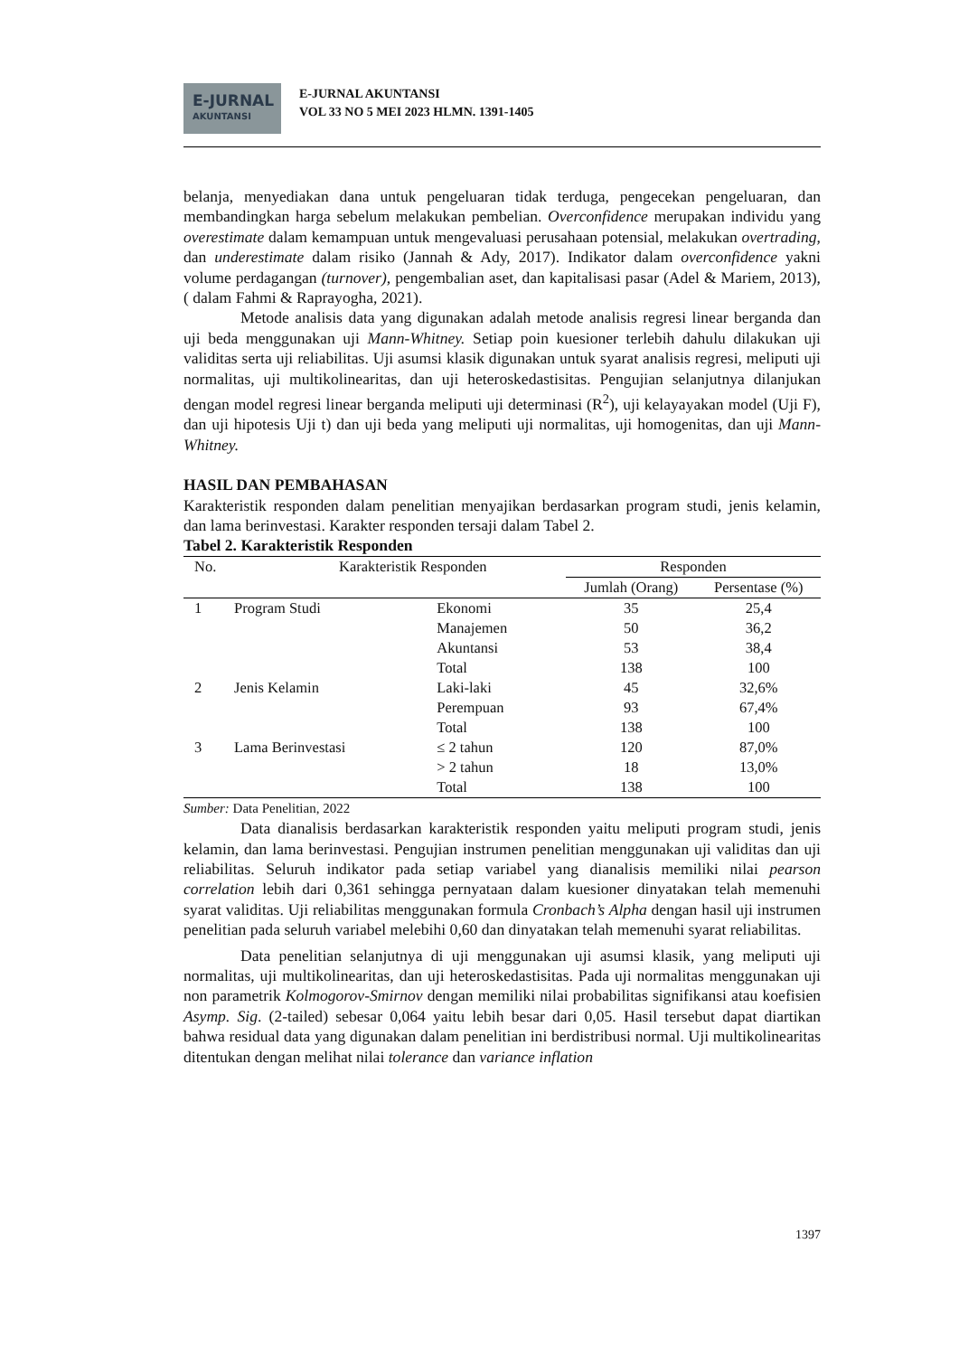E-JURNAL
AKUNTANSI
E-JURNAL AKUNTANSI
VOL 33 NO 5 MEI 2023 HLMN. 1391-1405
belanja, menyediakan dana untuk pengeluaran tidak terduga, pengecekan pengeluaran, dan membandingkan harga sebelum melakukan pembelian. Overconfidence merupakan individu yang overestimate dalam kemampuan untuk mengevaluasi perusahaan potensial, melakukan overtrading, dan underestimate dalam risiko (Jannah & Ady, 2017). Indikator dalam overconfidence yakni volume perdagangan (turnover), pengembalian aset, dan kapitalisasi pasar (Adel & Mariem, 2013), ( dalam Fahmi & Raprayogha, 2021).
Metode analisis data yang digunakan adalah metode analisis regresi linear berganda dan uji beda menggunakan uji Mann-Whitney. Setiap poin kuesioner terlebih dahulu dilakukan uji validitas serta uji reliabilitas. Uji asumsi klasik digunakan untuk syarat analisis regresi, meliputi uji normalitas, uji multikolinearitas, dan uji heteroskedastisitas. Pengujian selanjutnya dilanjukan dengan model regresi linear berganda meliputi uji determinasi (R<sup>2</sup>), uji kelayayakan model (Uji F), dan uji hipotesis Uji t) dan uji beda yang meliputi uji normalitas, uji homogenitas, dan uji Mann-Whitney.
HASIL DAN PEMBAHASAN
Karakteristik responden dalam penelitian menyajikan berdasarkan program studi, jenis kelamin, dan lama berinvestasi. Karakter responden tersaji dalam Tabel 2.
Tabel 2. Karakteristik Responden
| No. | Karakteristik Responden | | Responden | |
| --- | --- | --- | --- | --- |
| | | | Jumlah (Orang) | Persentase (%) |
| 1 | Program Studi | Ekonomi | 35 | 25,4 |
| | | Manajemen | 50 | 36,2 |
| | | Akuntansi | 53 | 38,4 |
| | | Total | 138 | 100 |
| 2 | Jenis Kelamin | Laki-laki | 45 | 32,6% |
| | | Perempuan | 93 | 67,4% |
| | | Total | 138 | 100 |
| 3 | Lama Berinvestasi | ≤ 2 tahun | 120 | 87,0% |
| | | > 2 tahun | 18 | 13,0% |
| | | Total | 138 | 100 |
Sumber: Data Penelitian, 2022
Data dianalisis berdasarkan karakteristik responden yaitu meliputi program studi, jenis kelamin, dan lama berinvestasi. Pengujian instrumen penelitian menggunakan uji validitas dan uji reliabilitas. Seluruh indikator pada setiap variabel yang dianalisis memiliki nilai pearson correlation lebih dari 0,361 sehingga pernyataan dalam kuesioner dinyatakan telah memenuhi syarat validitas. Uji reliabilitas menggunakan formula Cronbach’s Alpha dengan hasil uji instrumen penelitian pada seluruh variabel melebihi 0,60 dan dinyatakan telah memenuhi syarat reliabilitas.
Data penelitian selanjutnya di uji menggunakan uji asumsi klasik, yang meliputi uji normalitas, uji multikolinearitas, dan uji heteroskedastisitas. Pada uji normalitas menggunakan uji non parametrik Kolmogorov-Smirnov dengan memiliki nilai probabilitas signifikansi atau koefisien Asymp. Sig. (2-tailed) sebesar 0,064 yaitu lebih besar dari 0,05. Hasil tersebut dapat diartikan bahwa residual data yang digunakan dalam penelitian ini berdistribusi normal. Uji multikolinearitas ditentukan dengan melihat nilai tolerance dan variance inflation
1397